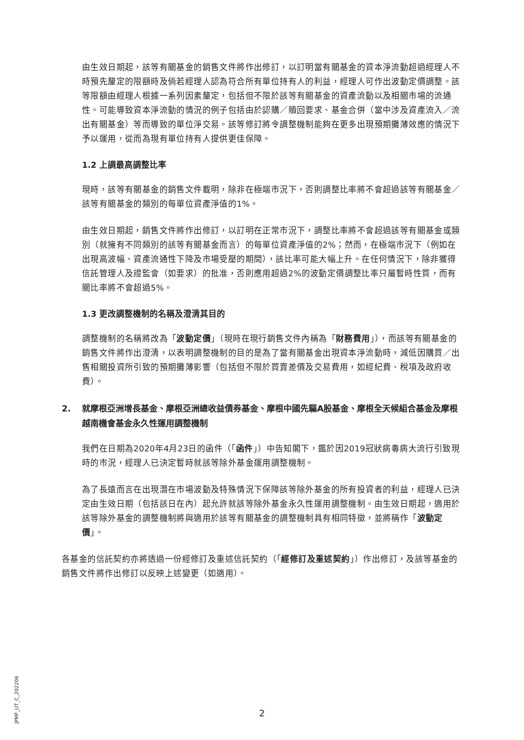由生效日期起，該等有關基金的銷售文件將作出修訂，以訂明當有關基金的資本淨流動超過經理人不時預先釐定的限額時及倘若經理人認為符合所有單位持有人的利益，經理人可作出波動定價調整。該等限額由經理人根據一系列因素釐定，包括但不限於該等有關基金的資產流動以及相關市場的流通性。可能導致資本淨流動的情況的例子包括由於認購／贖回要求、基金合併（當中涉及資產流入／流出有關基金）等而導致的單位淨交易。該等修訂將令調整機制能夠在更多出現預期攤薄效應的情況下予以運用，從而為現有單位持有人提供更佳保障。
1.2 上調最高調整比率
現時，該等有關基金的銷售文件載明，除非在極端市況下，否則調整比率將不會超過該等有關基金／該等有關基金的類別的每單位資產淨值的1%。
由生效日期起，銷售文件將作出修訂，以訂明在正常市況下，調整比率將不會超過該等有關基金或類別（就擁有不同類別的該等有關基金而言）的每單位資產淨值的2%；然而，在極端市況下（例如在出現高波幅、資產流通性下降及市場受壓的期間），該比率可能大幅上升。在任何情況下，除非獲得信託管理人及證監會（如要求）的批准，否則應用超過2%的波動定價調整比率只屬暫時性質，而有關比率將不會超過5%。
1.3 更改調整機制的名稱及澄清其目的
調整機制的名稱將改為「波動定價」（現時在現行銷售文件內稱為「財務費用」），而該等有關基金的銷售文件將作出澄清，以表明調整機制的目的是為了當有關基金出現資本淨流動時，減低因購買／出售相關投資所引致的預期攤薄影響（包括但不限於買賣差價及交易費用，如經紀費、稅項及政府收費）。
2. 就摩根亞洲增長基金、摩根亞洲總收益債券基金、摩根中國先驅A股基金、摩根全天候組合基金及摩根越南機會基金永久性運用調整機制
我們在日期為2020年4月23日的函件（「函件」）中告知閣下，鑑於因2019冠狀病毒病大流行引致現時的市況，經理人已決定暫時就該等除外基金運用調整機制。
為了長遠而言在出現潛在市場波動及特殊情況下保障該等除外基金的所有投資者的利益，經理人已決定由生效日期（包括該日在內）起允許就該等除外基金永久性運用調整機制。由生效日期起，適用於該等除外基金的調整機制將與適用於該等有關基金的調整機制具有相同特徵，並將稱作「波動定價」。
各基金的信託契約亦將透過一份經修訂及重述信託契約（「經修訂及重述契約」）作出修訂，及該等基金的銷售文件將作出修訂以反映上述變更（如適用）。
JPMF_UT_C_202206
2